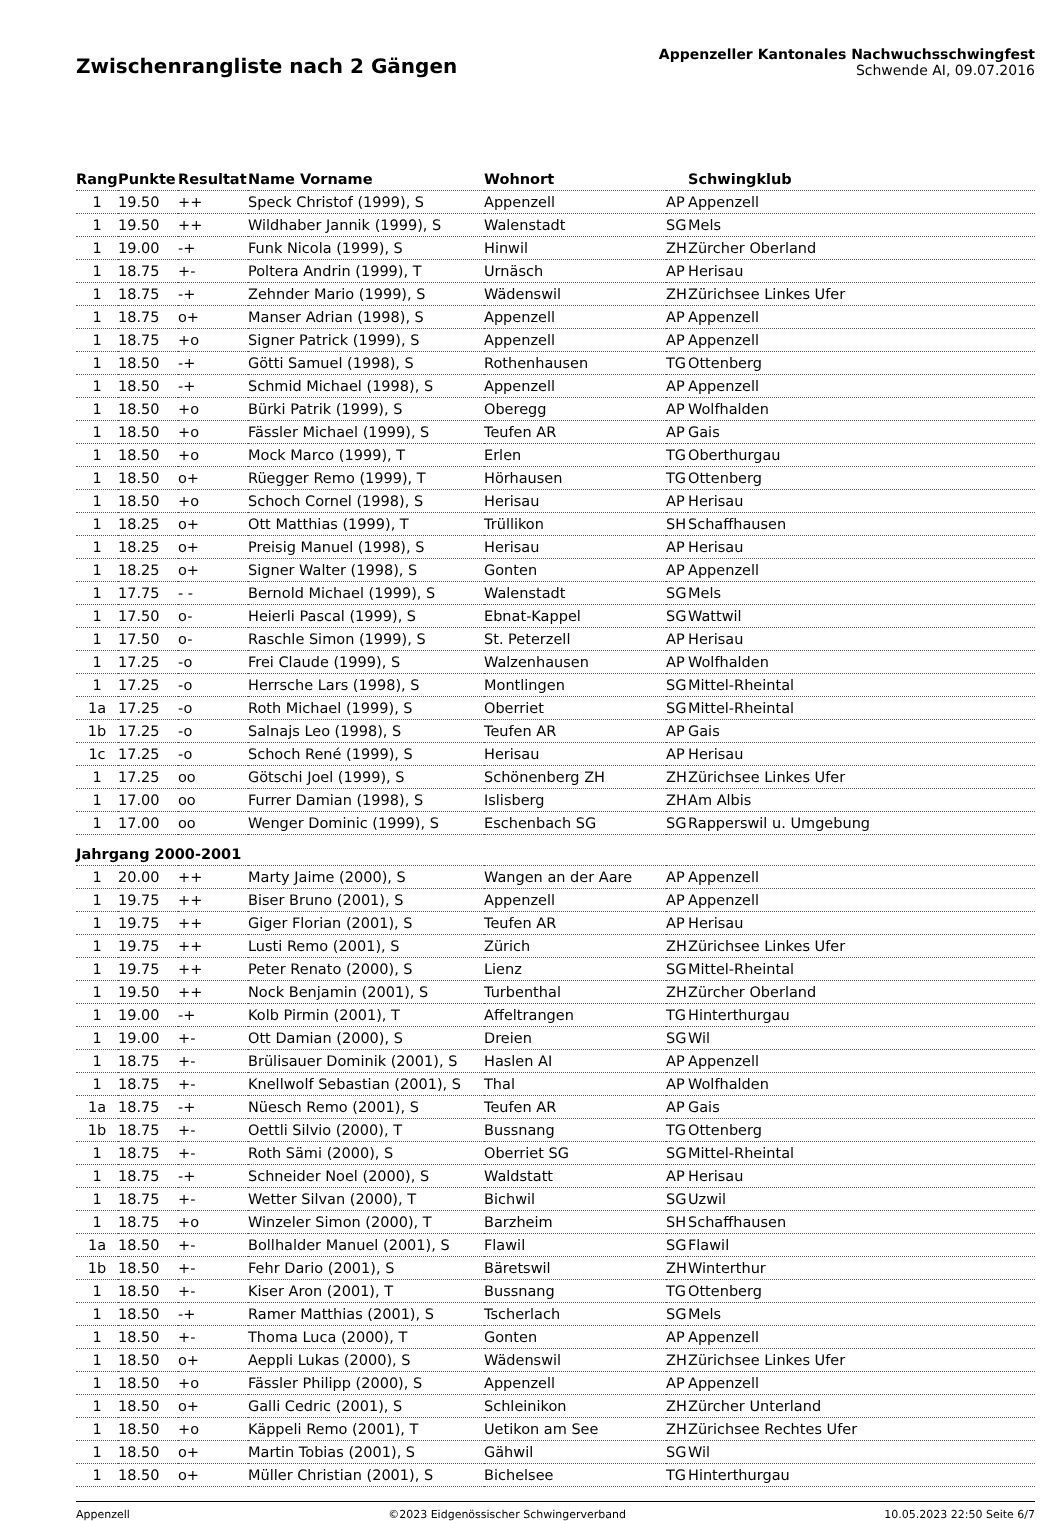Zwischenrangliste nach 2 Gängen
Appenzeller Kantonales Nachwuchsschwingfest
Schwende AI, 09.07.2016
| Rang | Punkte | Resultat | Name Vorname | Wohnort | | Schwingklub |
| --- | --- | --- | --- | --- | --- | --- |
| 1 | 19.50 | ++ | Speck Christof (1999), S | Appenzell | AP | Appenzell |
| 1 | 19.50 | ++ | Wildhaber Jannik (1999), S | Walenstadt | SG | Mels |
| 1 | 19.00 | -+ | Funk Nicola (1999), S | Hinwil | ZH | Zürcher Oberland |
| 1 | 18.75 | +- | Poltera Andrin (1999), T | Urnäsch | AP | Herisau |
| 1 | 18.75 | -+ | Zehnder Mario (1999), S | Wädenswil | ZH | Zürichsee Linkes Ufer |
| 1 | 18.75 | o+ | Manser Adrian (1998), S | Appenzell | AP | Appenzell |
| 1 | 18.75 | +o | Signer Patrick (1999), S | Appenzell | AP | Appenzell |
| 1 | 18.50 | -+ | Götti Samuel (1998), S | Rothenhausen | TG | Ottenberg |
| 1 | 18.50 | -+ | Schmid Michael (1998), S | Appenzell | AP | Appenzell |
| 1 | 18.50 | +o | Bürki Patrik (1999), S | Oberegg | AP | Wolfhalden |
| 1 | 18.50 | +o | Fässler Michael (1999), S | Teufen AR | AP | Gais |
| 1 | 18.50 | +o | Mock Marco (1999), T | Erlen | TG | Oberthurgau |
| 1 | 18.50 | o+ | Rüegger Remo (1999), T | Hörhausen | TG | Ottenberg |
| 1 | 18.50 | +o | Schoch Cornel (1998), S | Herisau | AP | Herisau |
| 1 | 18.25 | o+ | Ott Matthias (1999), T | Trüllikon | SH | Schaffhausen |
| 1 | 18.25 | o+ | Preisig Manuel (1998), S | Herisau | AP | Herisau |
| 1 | 18.25 | o+ | Signer Walter (1998), S | Gonten | AP | Appenzell |
| 1 | 17.75 | - - | Bernold Michael (1999), S | Walenstadt | SG | Mels |
| 1 | 17.50 | o- | Heierli Pascal (1999), S | Ebnat-Kappel | SG | Wattwil |
| 1 | 17.50 | o- | Raschle Simon (1999), S | St. Peterzell | AP | Herisau |
| 1 | 17.25 | -o | Frei Claude (1999), S | Walzenhausen | AP | Wolfhalden |
| 1 | 17.25 | -o | Herrsche Lars (1998), S | Montlingen | SG | Mittel-Rheintal |
| 1a | 17.25 | -o | Roth Michael (1999), S | Oberriet | SG | Mittel-Rheintal |
| 1b | 17.25 | -o | Salnajs Leo (1998), S | Teufen AR | AP | Gais |
| 1c | 17.25 | -o | Schoch René (1999), S | Herisau | AP | Herisau |
| 1 | 17.25 | oo | Götschi Joel (1999), S | Schönenberg ZH | ZH | Zürichsee Linkes Ufer |
| 1 | 17.00 | oo | Furrer Damian (1998), S | Islisberg | ZH | Am Albis |
| 1 | 17.00 | oo | Wenger Dominic (1999), S | Eschenbach SG | SG | Rapperswil u. Umgebung |
| Jahrgang 2000-2001 | | | | | | |
| 1 | 20.00 | ++ | Marty Jaime (2000), S | Wangen an der Aare | AP | Appenzell |
| 1 | 19.75 | ++ | Biser Bruno (2001), S | Appenzell | AP | Appenzell |
| 1 | 19.75 | ++ | Giger Florian (2001), S | Teufen AR | AP | Herisau |
| 1 | 19.75 | ++ | Lusti Remo (2001), S | Zürich | ZH | Zürichsee Linkes Ufer |
| 1 | 19.75 | ++ | Peter Renato (2000), S | Lienz | SG | Mittel-Rheintal |
| 1 | 19.50 | ++ | Nock Benjamin (2001), S | Turbenthal | ZH | Zürcher Oberland |
| 1 | 19.00 | -+ | Kolb Pirmin (2001), T | Affeltrangen | TG | Hinterthurgau |
| 1 | 19.00 | +- | Ott Damian (2000), S | Dreien | SG | Wil |
| 1 | 18.75 | +- | Brülisauer Dominik (2001), S | Haslen AI | AP | Appenzell |
| 1 | 18.75 | +- | Knellwolf Sebastian (2001), S | Thal | AP | Wolfhalden |
| 1a | 18.75 | -+ | Nüesch Remo (2001), S | Teufen AR | AP | Gais |
| 1b | 18.75 | +- | Oettli Silvio (2000), T | Bussnang | TG | Ottenberg |
| 1 | 18.75 | +- | Roth Sämi (2000), S | Oberriet SG | SG | Mittel-Rheintal |
| 1 | 18.75 | -+ | Schneider Noel (2000), S | Waldstatt | AP | Herisau |
| 1 | 18.75 | +- | Wetter Silvan (2000), T | Bichwil | SG | Uzwil |
| 1 | 18.75 | +o | Winzeler Simon (2000), T | Barzheim | SH | Schaffhausen |
| 1a | 18.50 | +- | Bollhalder Manuel (2001), S | Flawil | SG | Flawil |
| 1b | 18.50 | +- | Fehr Dario (2001), S | Bäretswil | ZH | Winterthur |
| 1 | 18.50 | +- | Kiser Aron (2001), T | Bussnang | TG | Ottenberg |
| 1 | 18.50 | -+ | Ramer Matthias (2001), S | Tscherlach | SG | Mels |
| 1 | 18.50 | +- | Thoma Luca (2000), T | Gonten | AP | Appenzell |
| 1 | 18.50 | o+ | Aeppli Lukas (2000), S | Wädenswil | ZH | Zürichsee Linkes Ufer |
| 1 | 18.50 | +o | Fässler Philipp (2000), S | Appenzell | AP | Appenzell |
| 1 | 18.50 | o+ | Galli Cedric (2001), S | Schleinikon | ZH | Zürcher Unterland |
| 1 | 18.50 | +o | Käppeli Remo (2001), T | Uetikon am See | ZH | Zürichsee Rechtes Ufer |
| 1 | 18.50 | o+ | Martin Tobias (2001), S | Gähwil | SG | Wil |
| 1 | 18.50 | o+ | Müller Christian (2001), S | Bichelsee | TG | Hinterthurgau |
Appenzell ©2023 Eidgenössischer Schwingerverband 10.05.2023 22:50 Seite 6/7